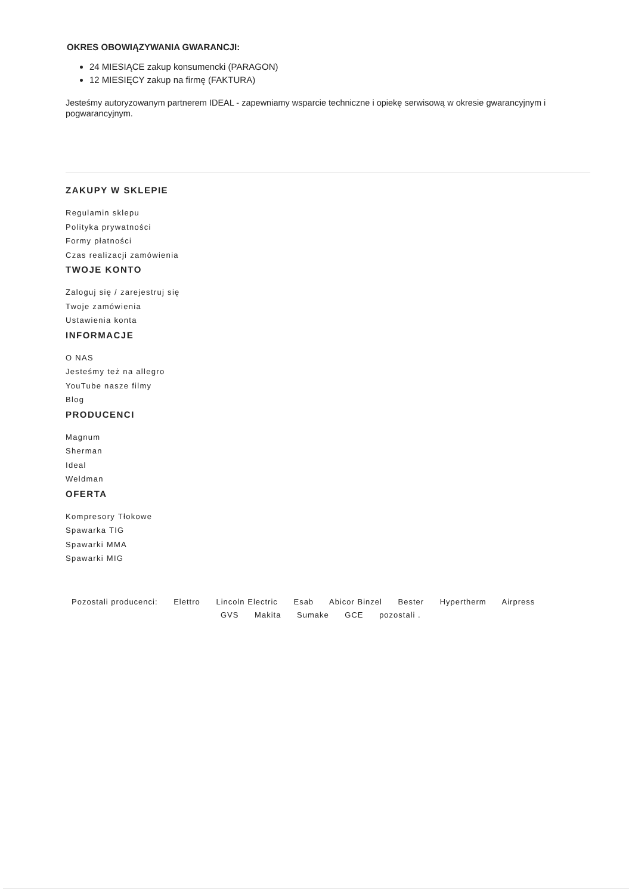OKRES OBOWIĄZYWANIA GWARANCJI:
24 MIESIĄCE zakup konsumencki (PARAGON)
12 MIESIĘCY zakup na firmę (FAKTURA)
Jesteśmy autoryzowanym partnerem IDEAL - zapewniamy wsparcie techniczne i opiekę serwisową w okresie gwarancyjnym i pogwarancyjnym.
ZAKUPY W SKLEPIE
Regulamin sklepu
Polityka prywatności
Formy płatności
Czas realizacji zamówienia
TWOJE KONTO
Zaloguj się / zarejestruj się
Twoje zamówienia
Ustawienia konta
INFORMACJE
O NAS
Jesteśmy też na allegro
YouTube nasze filmy
Blog
PRODUCENCI
Magnum
Sherman
Ideal
Weldman
OFERTA
Kompresory Tłokowe
Spawarka TIG
Spawarki MMA
Spawarki MIG
Pozostali producenci: Elettro Lincoln Electric Esab Abicor Binzel Bester Hypertherm Airpress
GVS Makita Sumake GCE pozostali .